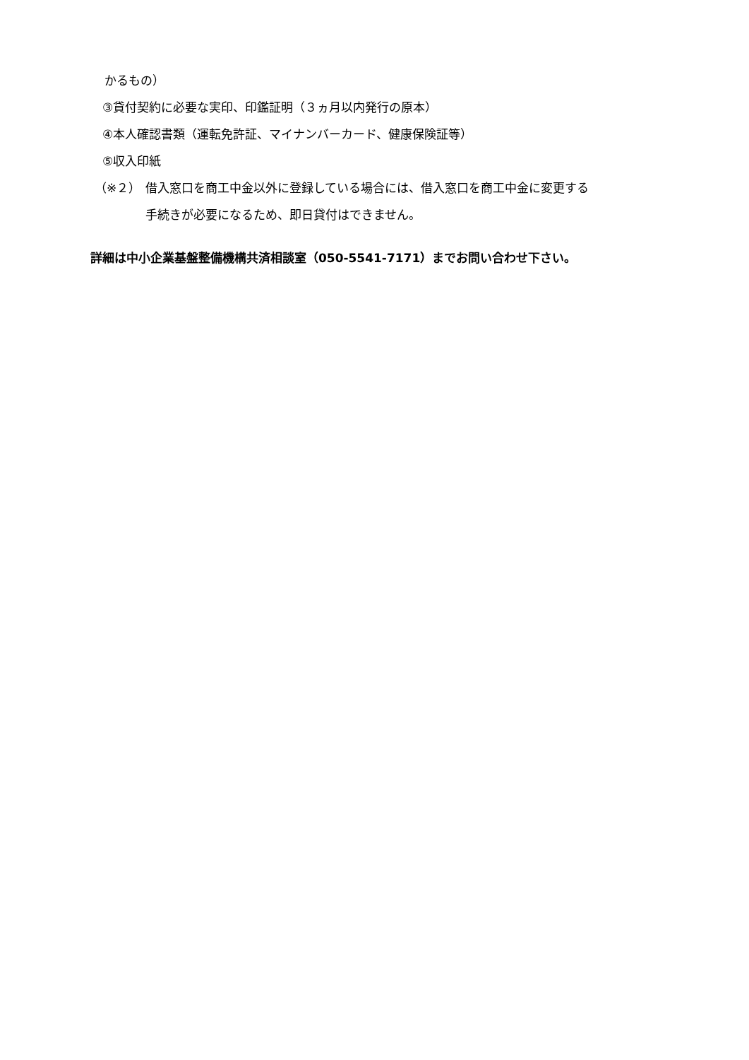かるもの）
③貸付契約に必要な実印、印鑑証明（３ヵ月以内発行の原本）
④本人確認書類（運転免許証、マイナンバーカード、健康保険証等）
⑤収入印紙
（※２） 借入窓口を商工中金以外に登録している場合には、借入窓口を商工中金に変更する
手続きが必要になるため、即日貸付はできません。
詳細は中小企業基盤整備機構共済相談室（050-5541-7171）までお問い合わせ下さい。